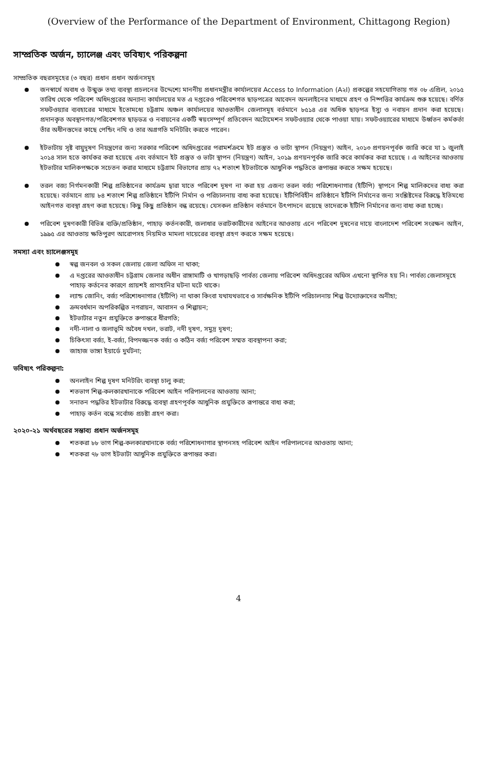(Overview of the Performance of the Department of Environment, Chittagong Region)
সাম্প্রতিক অর্জন, চ্যালেঞ্জ এবং ভবিষ্যৎ পরিকল্পনা
সাম্প্রতিক বছরসমূহের (৩ বছর) প্রধান প্রধান অর্জনসমূহ
জনস্বার্থে অবাধ ও উন্মুক্ত তথ্য ব্যবস্থা প্রচলনের উদ্দেশ্যে মাননীয় প্রধানমন্ত্রীর কার্যালয়ের Access to Information (A২I) প্রকল্পের সহযোগিতায় গত ০৮ এপ্রিল, ২০১৫ তারিখ থেকে পরিবেশ অধিদপ্তরের অন্যান্য কার্যালয়ের মত এ দপ্তরেও পরিবেশগত ছাড়পত্রের আবেদন অনলাইনের মাধ্যমে গ্রহণ ও নিষ্পত্তির কার্যক্রম শুরু হয়েছে। বর্ণিত সফটওয়্যার ব্যবহারের মাধ্যমে ইতোমধ্যে চট্টগ্রাম অঞ্চল কার্যালয়ের আওতাধীন জেলাসমূহ বর্তমানে ৮৫১৪ এর অধিক ছাড়পত্র ইস্যু ও নবায়ন প্রদান করা হয়েছে। প্রদানকৃত অবস্থানগত/পরিবেশগত ছাড়ডত্র ও নবায়নের একটি স্বয়ংসম্পূর্ণ প্রতিবেদন অটোমেশন সফটওয়্যার থেকে পাওয়া যায়। সফটওয়্যারের মাধ্যমে উর্ধ্বতন কর্মকর্তা তাঁর অধীনস্তদের কাছে পেন্ডিং নথি ও তার অগ্রগতি মনিটরিং করতে পারেন।
ইটভাটায় সৃষ্ট বায়ুদূষণ নিয়ন্ত্রণের জন্য সরকার পরিবেশ অধিদপ্তরের পরামর্শক্রমে ইট প্রস্তুত ও ভাটা স্থাপন (নিয়ন্ত্রণ) আইন, ২০১৩ প্রণয়নপূর্বক জারি করে যা ১ জুলাই ২০১৪ সাল হতে কার্যকর করা হয়েছে এবং বর্তমানে ইট প্রস্তুত ও ভাটা স্থাপন (নিয়ন্ত্রণ) আইন, ২০১৯ প্রণয়নপূর্বক জারি করে কার্যকর করা হয়েছে । এ আইনের আওতায় ইটভাটার মালিকপক্ষকে সচেতন করার মাধ্যমে চট্টগ্রাম বিভাগের প্রায় ৭২ শতাংশ ইটভাটাকে আধুনিক পদ্ধতিতে রূপান্তর করতে সক্ষম হয়েছে।
তরল বজ্য নির্গমনকারী শিল্প প্রতিষ্ঠানের কার্যক্রম দ্বারা যাতে পরিবেশ দূষণ না করা হয় এজন্য তরল বর্জ্য পরিশোধনাগার (ইটিপি) স্থাপনে শিল্প মালিকদের বাধ্য করা হয়েছে। বর্তমানে প্রায় ৮৪ শতাংশ শিল্প প্রতিষ্ঠানে ইটিপি নির্মান ও পরিচালনায় বাধ্য করা হয়েছে। ইটিপিবিহীন প্রতিষ্ঠানে ইটিপি নির্মানের জন্য সংশ্লিষ্টদের বিরুদ্ধে ইতিমধ্যে আইনগত ব্যবস্থা গ্রহণ করা হয়েছে। কিছু কিছু প্রতিষ্ঠান বন্ধ রয়েছে। যেসকল প্রতিষ্ঠান বর্তমানে উৎপাদনে রয়েছে তাদেরকে ইটিপি নির্মানের জন্য বাধ্য করা হচ্ছে।
পরিবেশ দুষণকারী বিভিন্ন ব্যক্তি/প্রতিষ্ঠান, পাহাড় কর্তনকারী, জলাধার ভরাটকারীদের আইনের আওতায় এনে পরিবেশ দুষনের দায়ে বাংলাদেশ পরিবেশ সংরক্ষন আইন, ১৯৯৫ এর আওতায় ক্ষতিপুরণ আরোপসহ নিয়মিত মামলা দায়েরের ব্যবস্থা গ্রহণ করতে সক্ষম হয়েছে।
সমস্যা এবং চ্যালেঞ্জসমূহ
স্বল্প জনবল ও সকল জেলায় জেলা অফিস না থাকা;
এ দপ্তরের আওতাধীন চট্টগ্রাম জেলার অধীন রাঙ্গামাটি ও খাগড়াছড়ি পার্বত্য জেলায় পরিবেশ অধিদপ্তরের অফিস এখনো স্থাপিত হয় নি। পার্বত্য জেলাসমূহে পাহাড় কর্তনের কারণে প্রায়শই প্রাণহানির ঘটনা ঘটে থাকে।
ল্যান্ড জোনিং, বর্জ্য পরিশোধনাগার (ইটিপি) না থাকা কিংবা যথাযথভাবে ও সার্বক্ষনিক ইটিপি পরিচালনায় শিল্প উদ্যোক্তাদের অনীহা;
ক্রমবর্ধমান অপরিকল্পিত নগরায়ন, আবাসন ও শিল্পায়ন;
ইটভাটার নতুন প্রযুক্তিতে রুপান্তরে ধীরগতি;
নদী-নালা ও জলাভূমি অবৈধ দখল, ভরাট, নদী দূষণ, সমুদ্র দূষণ;
চিকিৎসা বর্জ্য, ই-বর্জ্য, বিপদজ্জনক বর্জ্য ও কঠিন বর্জ্য পরিবেশ সম্মত ব্যবস্থাপনা করা;
জাহাজ ভাঙ্গা ইয়ার্ডে দুর্ঘটনা;
ভবিষ্যৎ পরিকল্পনা:
অনলাইন শিল্প দূষণ মনিটরিং ব্যবস্থা চালু করা;
শতভাগ শিল্প-কলকারখানাকে পরিবেশ আইন পরিপালনের আওতায় আনা;
সনাতন পদ্ধতির ইটভাটার বিরুদ্ধে ব্যবস্থা গ্রহণপূর্বক আধুনিক প্রযুক্তিতে রূপান্তরে বাধ্য করা;
পাহাড় কর্তন বন্ধে সর্বোচ্চ প্রচষ্টা গ্রহণ করা।
২০২০-২১ অর্থবছরের সম্ভাব্য প্রধান অর্জনসমূহ
শতকরা ৮৮ ভাগ শিল্প-কলকারখানাকে বর্জ্য পরিশোধনাগার স্থাপনসহ পরিবেশ আইন পরিপালনের আওতায় আনা;
শতকরা ৭৮ ভাগ ইটভাটা আধুনিক প্রযুক্তিতে রূপান্তর করা।
4